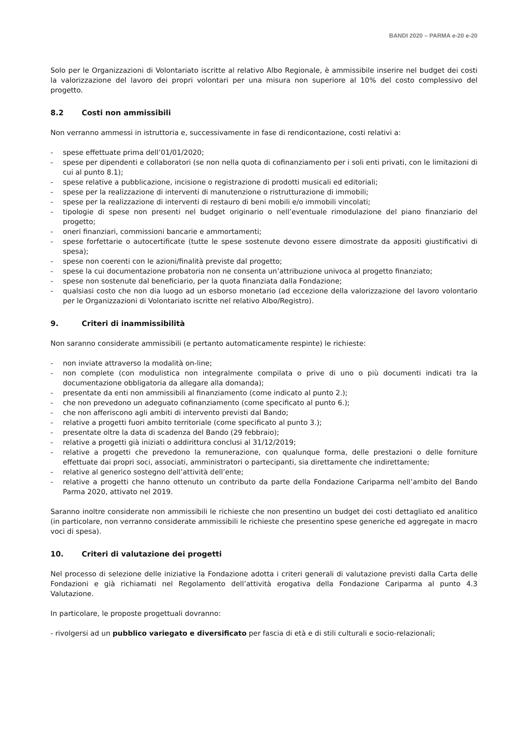BANDI 2020 – PARMA e-20 e-20
Solo per le Organizzazioni di Volontariato iscritte al relativo Albo Regionale, è ammissibile inserire nel budget dei costi la valorizzazione del lavoro dei propri volontari per una misura non superiore al 10% del costo complessivo del progetto.
8.2 Costi non ammissibili
Non verranno ammessi in istruttoria e, successivamente in fase di rendicontazione, costi relativi a:
- spese effettuate prima dell’01/01/2020;
- spese per dipendenti e collaboratori (se non nella quota di cofinanziamento per i soli enti privati, con le limitazioni di cui al punto 8.1);
- spese relative a pubblicazione, incisione o registrazione di prodotti musicali ed editoriali;
- spese per la realizzazione di interventi di manutenzione o ristrutturazione di immobili;
- spese per la realizzazione di interventi di restauro di beni mobili e/o immobili vincolati;
- tipologie di spese non presenti nel budget originario o nell’eventuale rimodulazione del piano finanziario del progetto;
- oneri finanziari, commissioni bancarie e ammortamenti;
- spese forfettarie o autocertificate (tutte le spese sostenute devono essere dimostrate da appositi giustificativi di spesa);
- spese non coerenti con le azioni/finalità previste dal progetto;
- spese la cui documentazione probatoria non ne consenta un’attribuzione univoca al progetto finanziato;
- spese non sostenute dal beneficiario, per la quota finanziata dalla Fondazione;
- qualsiasi costo che non dia luogo ad un esborso monetario (ad eccezione della valorizzazione del lavoro volontario per le Organizzazioni di Volontariato iscritte nel relativo Albo/Registro).
9. Criteri di inammissibilità
Non saranno considerate ammissibili (e pertanto automaticamente respinte) le richieste:
- non inviate attraverso la modalità on-line;
- non complete (con modulistica non integralmente compilata o prive di uno o più documenti indicati tra la documentazione obbligatoria da allegare alla domanda);
- presentate da enti non ammissibili al finanziamento (come indicato al punto 2.);
- che non prevedono un adeguato cofinanziamento (come specificato al punto 6.);
- che non afferiscono agli ambiti di intervento previsti dal Bando;
- relative a progetti fuori ambito territoriale (come specificato al punto 3.);
- presentate oltre la data di scadenza del Bando (29 febbraio);
- relative a progetti già iniziati o addirittura conclusi al 31/12/2019;
- relative a progetti che prevedono la remunerazione, con qualunque forma, delle prestazioni o delle forniture effettuate dai propri soci, associati, amministratori o partecipanti, sia direttamente che indirettamente;
- relative al generico sostegno dell’attività dell’ente;
- relative a progetti che hanno ottenuto un contributo da parte della Fondazione Cariparma nell’ambito del Bando Parma 2020, attivato nel 2019.
Saranno inoltre considerate non ammissibili le richieste che non presentino un budget dei costi dettagliato ed analitico (in particolare, non verranno considerate ammissibili le richieste che presentino spese generiche ed aggregate in macro voci di spesa).
10. Criteri di valutazione dei progetti
Nel processo di selezione delle iniziative la Fondazione adotta i criteri generali di valutazione previsti dalla Carta delle Fondazioni e già richiamati nel Regolamento dell’attività erogativa della Fondazione Cariparma al punto 4.3 Valutazione.
In particolare, le proposte progettuali dovranno:
- rivolgersi ad un pubblico variegato e diversificato per fascia di età e di stili culturali e socio-relazionali;